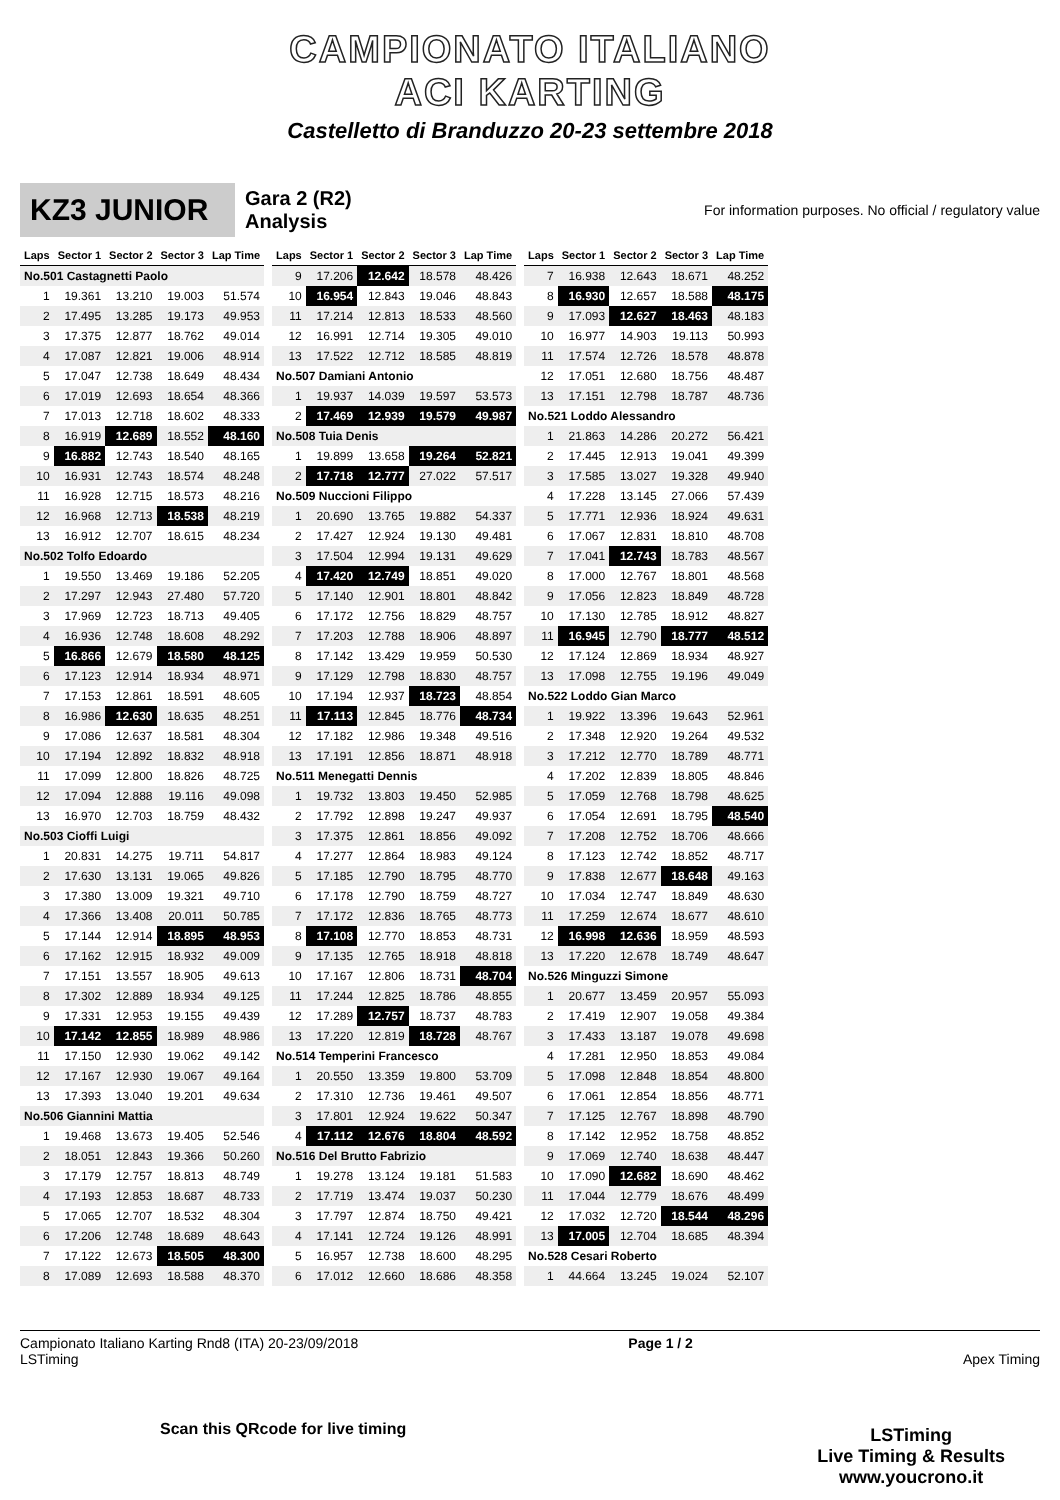CAMPIONATO ITALIANO
ACI KARTING
Castelletto di Branduzzo 20-23 settembre 2018
KZ3 JUNIOR
Gara 2 (R2)
Analysis
For information purposes. No official / regulatory value
| Laps | Sector 1 | Sector 2 | Sector 3 | Lap Time |
| --- | --- | --- | --- | --- |
| No.501 Castagnetti Paolo | | | | |
| 1 | 19.361 | 13.210 | 19.003 | 51.574 |
| 2 | 17.495 | 13.285 | 19.173 | 49.953 |
| 3 | 17.375 | 12.877 | 18.762 | 49.014 |
| 4 | 17.087 | 12.821 | 19.006 | 48.914 |
| 5 | 17.047 | 12.738 | 18.649 | 48.434 |
| 6 | 17.019 | 12.693 | 18.654 | 48.366 |
| 7 | 17.013 | 12.718 | 18.602 | 48.333 |
| 8 | 16.919 | 12.689 | 18.552 | 48.160 |
| 9 | 16.882 | 12.743 | 18.540 | 48.165 |
| 10 | 16.931 | 12.743 | 18.574 | 48.248 |
| 11 | 16.928 | 12.715 | 18.573 | 48.216 |
| 12 | 16.968 | 12.713 | 18.538 | 48.219 |
| 13 | 16.912 | 12.707 | 18.615 | 48.234 |
| No.502 Tolfo Edoardo | | | | |
| 1 | 19.550 | 13.469 | 19.186 | 52.205 |
| 2 | 17.297 | 12.943 | 27.480 | 57.720 |
| 3 | 17.969 | 12.723 | 18.713 | 49.405 |
| 4 | 16.936 | 12.748 | 18.608 | 48.292 |
| 5 | 16.866 | 12.679 | 18.580 | 48.125 |
| 6 | 17.123 | 12.914 | 18.934 | 48.971 |
| 7 | 17.153 | 12.861 | 18.591 | 48.605 |
| 8 | 16.986 | 12.630 | 18.635 | 48.251 |
| 9 | 17.086 | 12.637 | 18.581 | 48.304 |
| 10 | 17.194 | 12.892 | 18.832 | 48.918 |
| 11 | 17.099 | 12.800 | 18.826 | 48.725 |
| 12 | 17.094 | 12.888 | 19.116 | 49.098 |
| 13 | 16.970 | 12.703 | 18.759 | 48.432 |
| No.503 Cioffi Luigi | | | | |
| 1 | 20.831 | 14.275 | 19.711 | 54.817 |
| 2 | 17.630 | 13.131 | 19.065 | 49.826 |
| 3 | 17.380 | 13.009 | 19.321 | 49.710 |
| 4 | 17.366 | 13.408 | 20.011 | 50.785 |
| 5 | 17.144 | 12.914 | 18.895 | 48.953 |
| 6 | 17.162 | 12.915 | 18.932 | 49.009 |
| 7 | 17.151 | 13.557 | 18.905 | 49.613 |
| 8 | 17.302 | 12.889 | 18.934 | 49.125 |
| 9 | 17.331 | 12.953 | 19.155 | 49.439 |
| 10 | 17.142 | 12.855 | 18.989 | 48.986 |
| 11 | 17.150 | 12.930 | 19.062 | 49.142 |
| 12 | 17.167 | 12.930 | 19.067 | 49.164 |
| 13 | 17.393 | 13.040 | 19.201 | 49.634 |
| No.506 Giannini Mattia | | | | |
| 1 | 19.468 | 13.673 | 19.405 | 52.546 |
| 2 | 18.051 | 12.843 | 19.366 | 50.260 |
| 3 | 17.179 | 12.757 | 18.813 | 48.749 |
| 4 | 17.193 | 12.853 | 18.687 | 48.733 |
| 5 | 17.065 | 12.707 | 18.532 | 48.304 |
| 6 | 17.206 | 12.748 | 18.689 | 48.643 |
| 7 | 17.122 | 12.673 | 18.505 | 48.300 |
| 8 | 17.089 | 12.693 | 18.588 | 48.370 |
| Laps | Sector 1 | Sector 2 | Sector 3 | Lap Time |
| --- | --- | --- | --- | --- |
| 9 | 17.206 | 12.642 | 18.578 | 48.426 |
| 10 | 16.954 | 12.843 | 19.046 | 48.843 |
| 11 | 17.214 | 12.813 | 18.533 | 48.560 |
| 12 | 16.991 | 12.714 | 19.305 | 49.010 |
| 13 | 17.522 | 12.712 | 18.585 | 48.819 |
| No.507 Damiani Antonio | | | | |
| 1 | 19.937 | 14.039 | 19.597 | 53.573 |
| 2 | 17.469 | 12.939 | 19.579 | 49.987 |
| No.508 Tuia Denis | | | | |
| 1 | 19.899 | 13.658 | 19.264 | 52.821 |
| 2 | 17.718 | 12.777 | 27.022 | 57.517 |
| No.509 Nuccioni Filippo | | | | |
| 1 | 20.690 | 13.765 | 19.882 | 54.337 |
| 2 | 17.427 | 12.924 | 19.130 | 49.481 |
| 3 | 17.504 | 12.994 | 19.131 | 49.629 |
| 4 | 17.420 | 12.749 | 18.851 | 49.020 |
| 5 | 17.140 | 12.901 | 18.801 | 48.842 |
| 6 | 17.172 | 12.756 | 18.829 | 48.757 |
| 7 | 17.203 | 12.788 | 18.906 | 48.897 |
| 8 | 17.142 | 13.429 | 19.959 | 50.530 |
| 9 | 17.129 | 12.798 | 18.830 | 48.757 |
| 10 | 17.194 | 12.937 | 18.723 | 48.854 |
| 11 | 17.113 | 12.845 | 18.776 | 48.734 |
| 12 | 17.182 | 12.986 | 19.348 | 49.516 |
| 13 | 17.191 | 12.856 | 18.871 | 48.918 |
| No.511 Menegatti Dennis | | | | |
| 1 | 19.732 | 13.803 | 19.450 | 52.985 |
| 2 | 17.792 | 12.898 | 19.247 | 49.937 |
| 3 | 17.375 | 12.861 | 18.856 | 49.092 |
| 4 | 17.277 | 12.864 | 18.983 | 49.124 |
| 5 | 17.185 | 12.790 | 18.795 | 48.770 |
| 6 | 17.178 | 12.790 | 18.759 | 48.727 |
| 7 | 17.172 | 12.836 | 18.765 | 48.773 |
| 8 | 17.108 | 12.770 | 18.853 | 48.731 |
| 9 | 17.135 | 12.765 | 18.918 | 48.818 |
| 10 | 17.167 | 12.806 | 18.731 | 48.704 |
| 11 | 17.244 | 12.825 | 18.786 | 48.855 |
| 12 | 17.289 | 12.757 | 18.737 | 48.783 |
| 13 | 17.220 | 12.819 | 18.728 | 48.767 |
| No.514 Temperini Francesco | | | | |
| 1 | 20.550 | 13.359 | 19.800 | 53.709 |
| 2 | 17.310 | 12.736 | 19.461 | 49.507 |
| 3 | 17.801 | 12.924 | 19.622 | 50.347 |
| 4 | 17.112 | 12.676 | 18.804 | 48.592 |
| No.516 Del Brutto Fabrizio | | | | |
| 1 | 19.278 | 13.124 | 19.181 | 51.583 |
| 2 | 17.719 | 13.474 | 19.037 | 50.230 |
| 3 | 17.797 | 12.874 | 18.750 | 49.421 |
| 4 | 17.141 | 12.724 | 19.126 | 48.991 |
| 5 | 16.957 | 12.738 | 18.600 | 48.295 |
| 6 | 17.012 | 12.660 | 18.686 | 48.358 |
| Laps | Sector 1 | Sector 2 | Sector 3 | Lap Time |
| --- | --- | --- | --- | --- |
| 7 | 16.938 | 12.643 | 18.671 | 48.252 |
| 8 | 16.930 | 12.657 | 18.588 | 48.175 |
| 9 | 17.093 | 12.627 | 18.463 | 48.183 |
| 10 | 16.977 | 14.903 | 19.113 | 50.993 |
| 11 | 17.574 | 12.726 | 18.578 | 48.878 |
| 12 | 17.051 | 12.680 | 18.756 | 48.487 |
| 13 | 17.151 | 12.798 | 18.787 | 48.736 |
| No.521 Loddo Alessandro | | | | |
| 1 | 21.863 | 14.286 | 20.272 | 56.421 |
| 2 | 17.445 | 12.913 | 19.041 | 49.399 |
| 3 | 17.585 | 13.027 | 19.328 | 49.940 |
| 4 | 17.228 | 13.145 | 27.066 | 57.439 |
| 5 | 17.771 | 12.936 | 18.924 | 49.631 |
| 6 | 17.067 | 12.831 | 18.810 | 48.708 |
| 7 | 17.041 | 12.743 | 18.783 | 48.567 |
| 8 | 17.000 | 12.767 | 18.801 | 48.568 |
| 9 | 17.056 | 12.823 | 18.849 | 48.728 |
| 10 | 17.130 | 12.785 | 18.912 | 48.827 |
| 11 | 16.945 | 12.790 | 18.777 | 48.512 |
| 12 | 17.124 | 12.869 | 18.934 | 48.927 |
| 13 | 17.098 | 12.755 | 19.196 | 49.049 |
| No.522 Loddo Gian Marco | | | | |
| 1 | 19.922 | 13.396 | 19.643 | 52.961 |
| 2 | 17.348 | 12.920 | 19.264 | 49.532 |
| 3 | 17.212 | 12.770 | 18.789 | 48.771 |
| 4 | 17.202 | 12.839 | 18.805 | 48.846 |
| 5 | 17.059 | 12.768 | 18.798 | 48.625 |
| 6 | 17.054 | 12.691 | 18.795 | 48.540 |
| 7 | 17.208 | 12.752 | 18.706 | 48.666 |
| 8 | 17.123 | 12.742 | 18.852 | 48.717 |
| 9 | 17.838 | 12.677 | 18.648 | 49.163 |
| 10 | 17.034 | 12.747 | 18.849 | 48.630 |
| 11 | 17.259 | 12.674 | 18.677 | 48.610 |
| 12 | 16.998 | 12.636 | 18.959 | 48.593 |
| 13 | 17.220 | 12.678 | 18.749 | 48.647 |
| No.526 Minguzzi Simone | | | | |
| 1 | 20.677 | 13.459 | 20.957 | 55.093 |
| 2 | 17.419 | 12.907 | 19.058 | 49.384 |
| 3 | 17.433 | 13.187 | 19.078 | 49.698 |
| 4 | 17.281 | 12.950 | 18.853 | 49.084 |
| 5 | 17.098 | 12.848 | 18.854 | 48.800 |
| 6 | 17.061 | 12.854 | 18.856 | 48.771 |
| 7 | 17.125 | 12.767 | 18.898 | 48.790 |
| 8 | 17.142 | 12.952 | 18.758 | 48.852 |
| 9 | 17.069 | 12.740 | 18.638 | 48.447 |
| 10 | 17.090 | 12.682 | 18.690 | 48.462 |
| 11 | 17.044 | 12.779 | 18.676 | 48.499 |
| 12 | 17.032 | 12.720 | 18.544 | 48.296 |
| 13 | 17.005 | 12.704 | 18.685 | 48.394 |
| No.528 Cesari Roberto | | | | |
| 1 | 44.664 | 13.245 | 19.024 | 52.107 |
Campionato Italiano Karting Rnd8 (ITA) 20-23/09/2018
LSTiming
Page 1 / 2
Apex Timing
Scan this QRcode for live timing
LSTiming
Live Timing & Results
www.youcrono.it